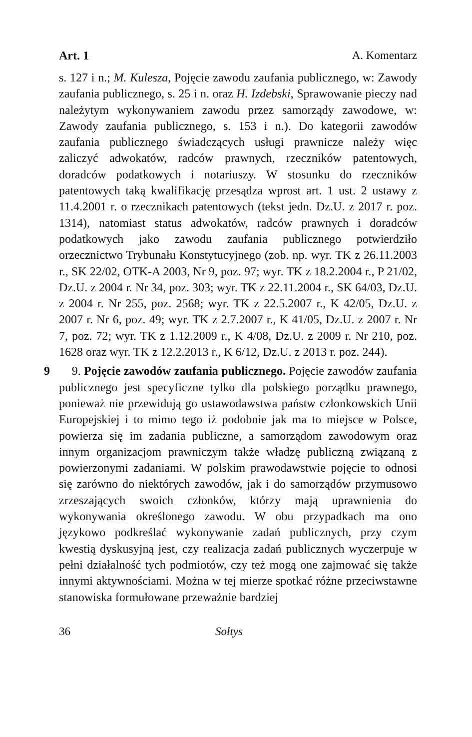Art. 1 A. Komentarz
s. 127 i n.; M. Kulesza, Pojęcie zawodu zaufania publicznego, w: Zawody zaufania publicznego, s. 25 i n. oraz H. Izdebski, Sprawowanie pieczy nad należytym wykonywaniem zawodu przez samorządy zawodowe, w: Zawody zaufania publicznego, s. 153 i n.). Do kategorii zawodów zaufania publicznego świadczących usługi prawnicze należy więc zaliczyć adwokatów, radców prawnych, rzeczników patentowych, doradców podatkowych i notariuszy. W stosunku do rzeczników patentowych taką kwalifikację przesądza wprost art. 1 ust. 2 ustawy z 11.4.2001 r. o rzecznikach patentowych (tekst jedn. Dz.U. z 2017 r. poz. 1314), natomiast status adwokatów, radców prawnych i doradców podatkowych jako zawodu zaufania publicznego potwierdziło orzecznictwo Trybunału Konstytucyjnego (zob. np. wyr. TK z 26.11.2003 r., SK 22/02, OTK-A 2003, Nr 9, poz. 97; wyr. TK z 18.2.2004 r., P 21/02, Dz.U. z 2004 r. Nr 34, poz. 303; wyr. TK z 22.11.2004 r., SK 64/03, Dz.U. z 2004 r. Nr 255, poz. 2568; wyr. TK z 22.5.2007 r., K 42/05, Dz.U. z 2007 r. Nr 6, poz. 49; wyr. TK z 2.7.2007 r., K 41/05, Dz.U. z 2007 r. Nr 7, poz. 72; wyr. TK z 1.12.2009 r., K 4/08, Dz.U. z 2009 r. Nr 210, poz. 1628 oraz wyr. TK z 12.2.2013 r., K 6/12, Dz.U. z 2013 r. poz. 244).
9
9. Pojęcie zawodów zaufania publicznego. Pojęcie zawodów zaufania publicznego jest specyficzne tylko dla polskiego porządku prawnego, ponieważ nie przewidują go ustawodawstwa państw członkowskich Unii Europejskiej i to mimo tego iż podobnie jak ma to miejsce w Polsce, powierza się im zadania publiczne, a samorządom zawodowym oraz innym organizacjom prawniczym także władzę publiczną związaną z powierzonymi zadaniami. W polskim prawodawstwie pojęcie to odnosi się zarówno do niektórych zawodów, jak i do samorządów przymusowo zrzeszających swoich członków, którzy mają uprawnienia do wykonywania określonego zawodu. W obu przypadkach ma ono językowo podkreślać wykonywanie zadań publicznych, przy czym kwestią dyskusyjną jest, czy realizacja zadań publicznych wyczerpuje w pełni działalność tych podmiotów, czy też mogą one zajmować się także innymi aktywnościami. Można w tej mierze spotkać różne przeciwstawne stanowiska formułowane przeważnie bardziej
36 Sołtys